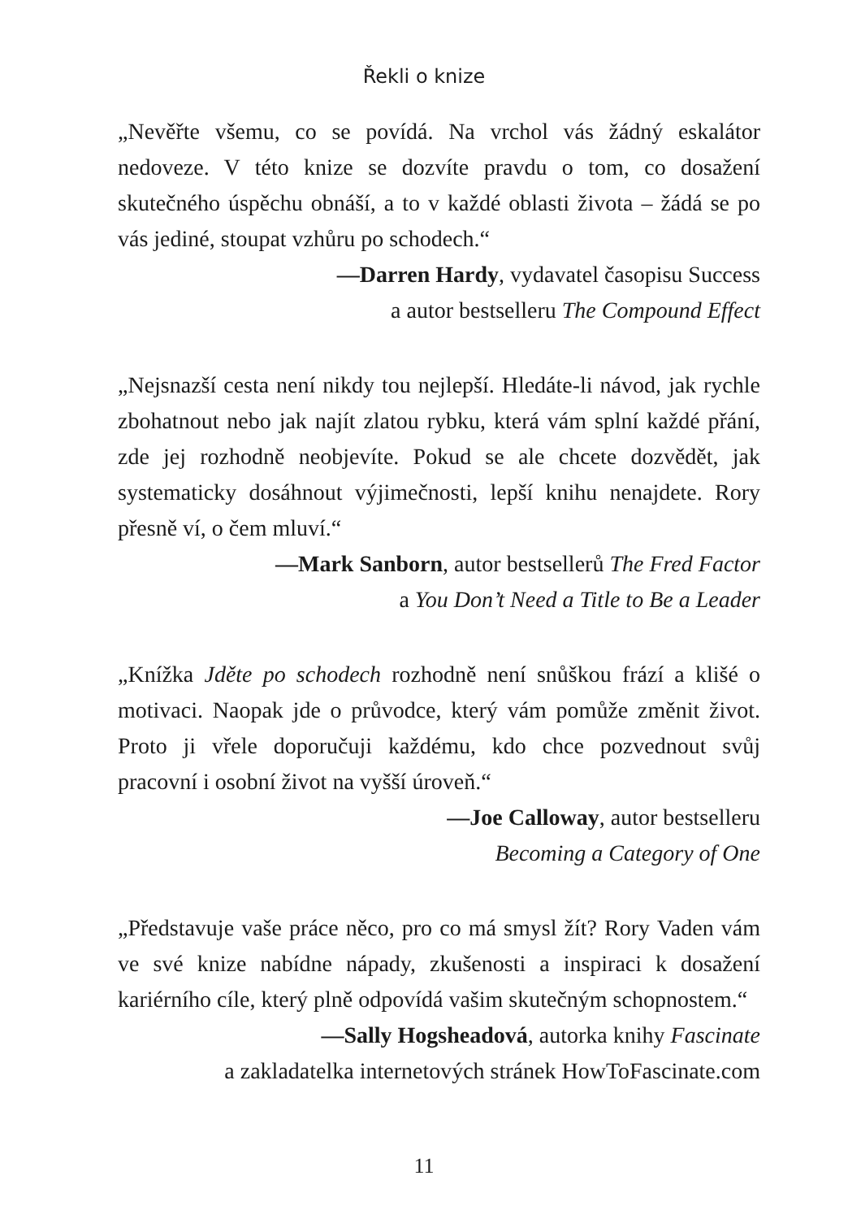Řekli o knize
„Nevěřte všemu, co se povídá. Na vrchol vás žádný eskalátor nedoveze. V této knize se dozvíte pravdu o tom, co dosažení skutečného úspěchu obnáší, a to v každé oblasti života – žádá se po vás jediné, stoupat vzhůru po schodech.“
—Darren Hardy, vydavatel časopisu Success
a autor bestselleru The Compound Effect
„Nejsnazší cesta není nikdy tou nejlepší. Hledáte-li návod, jak rychle zbohatnout nebo jak najít zlatou rybku, která vám splní každé přání, zde jej rozhodně neobjevíte. Pokud se ale chcete dozvědět, jak systematicky dosáhnout výjimečnosti, lepší knihu nenajdete. Rory přesně ví, o čem mluví.“
—Mark Sanborn, autor bestsellerů The Fred Factor
a You Don’t Need a Title to Be a Leader
„Knížka Jděte po schodech rozhodně není snůškou frází a klišé o motivaci. Naopak jde o průvodce, který vám pomůže změnit život. Proto ji vřele doporučuji každému, kdo chce pozvednout svůj pracovní i osobní život na vyšší úroveň.“
—Joe Calloway, autor bestselleru
Becoming a Category of One
„Představuje vaše práce něco, pro co má smysl žít? Rory Vaden vám ve své knize nabídne nápady, zkušenosti a inspiraci k dosažení kariérního cíle, který plně odpovídá vašim skutečným schopnostem.“
—Sally Hogsheadová, autorka knihy Fascinate
a zakladatelka internetových stránek HowToFascinate.com
11